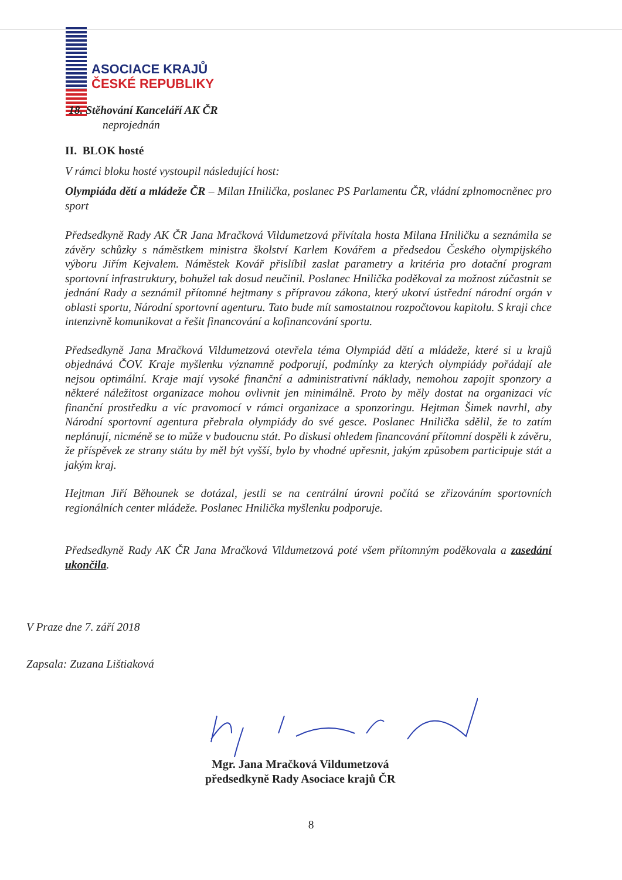ASOCIACE KRAJŮ
ČESKÉ REPUBLIKY
18. Stěhování Kanceláří AK ČR
neprojednán
II. BLOK hosté
V rámci bloku hosté vystoupil následující host:
Olympiáda dětí a mládeže ČR – Milan Hnilička, poslanec PS Parlamentu ČR, vládní zplnomocněnec pro sport
Předsedkyně Rady AK ČR Jana Mračková Vildumetzová přivítala hosta Milana Hniličku a seznámila se závěry schůzky s náměstkem ministra školství Karlem Kovářem a předsedou Českého olympijského výboru Jiřím Kejvalem. Náměstek Kovář přislíbil zaslat parametry a kritéria pro dotační program sportovní infrastruktury, bohužel tak dosud neučinil. Poslanec Hnilička poděkoval za možnost zúčastnit se jednání Rady a seznámil přítomné hejtmany s přípravou zákona, který ukotví ústřední národní orgán v oblasti sportu, Národní sportovní agenturu. Tato bude mít samostatnou rozpočtovou kapitolu. S kraji chce intenzivně komunikovat a řešit financování a kofinancování sportu.
Předsedkyně Jana Mračková Vildumetzová otevřela téma Olympiád dětí a mládeže, které si u krajů objednává ČOV. Kraje myšlenku významně podporují, podmínky za kterých olympiády pořádají ale nejsou optimální. Kraje mají vysoké finanční a administrativní náklady, nemohou zapojit sponzory a některé náležitost organizace mohou ovlivnit jen minimálně. Proto by měly dostat na organizaci víc finanční prostředku a víc pravomocí v rámci organizace a sponzoringu. Hejtman Šimek navrhl, aby Národní sportovní agentura přebrala olympiády do své gesce. Poslanec Hnilička sdělil, že to zatím neplánují, nicméně se to může v budoucnu stát. Po diskusi ohledem financování přítomní dospěli k závěru, že příspěvek ze strany státu by měl být vyšší, bylo by vhodné upřesnit, jakým způsobem participuje stát a jakým kraj.
Hejtman Jiří Běhounek se dotázal, jestli se na centrální úrovni počítá se zřizováním sportovních regionálních center mládeže. Poslanec Hnilička myšlenku podporuje.
Předsedkyně Rady AK ČR Jana Mračková Vildumetzová poté všem přítomným poděkovala a zasedání ukončila.
V Praze dne 7. září 2018
Zapsala: Zuzana Lištiaková
Mgr. Jana Mračková Vildumetzová
předsedkyně Rady Asociace krajů ČR
8